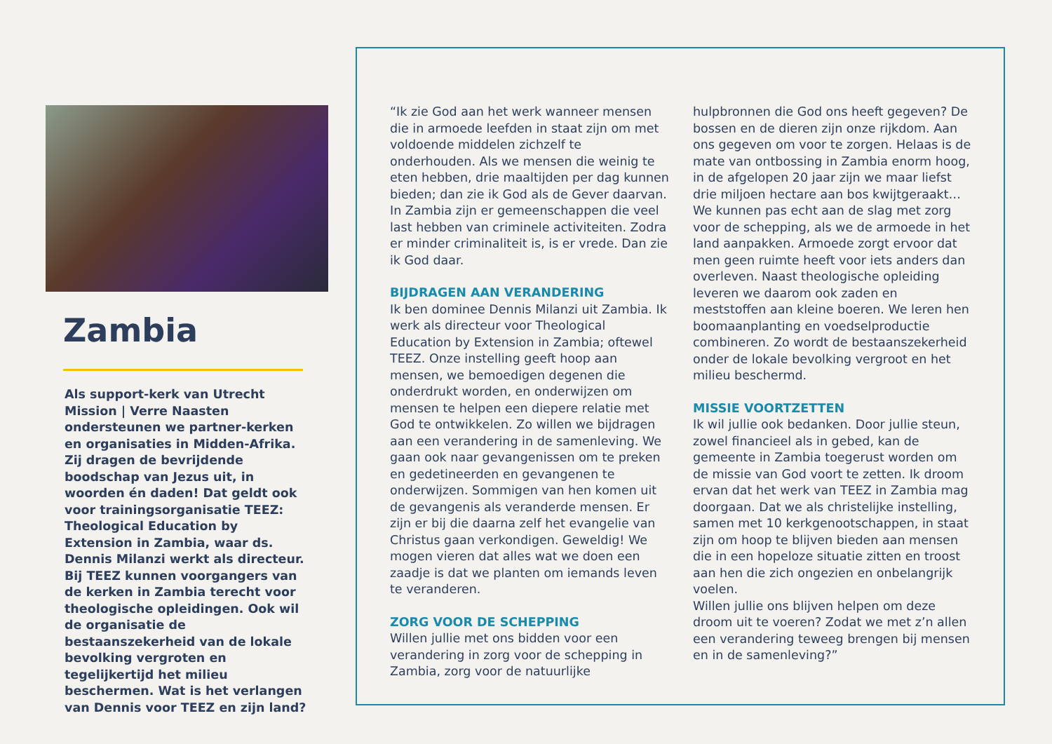Zambia
Als support-kerk van Utrecht Mission | Verre Naasten ondersteunen we partner-kerken en organisaties in Midden-Afrika. Zij dragen de bevrijdende boodschap van Jezus uit, in woorden én daden! Dat geldt ook voor trainingsorganisatie TEEZ: Theological Education by Extension in Zambia, waar ds. Dennis Milanzi werkt als directeur. Bij TEEZ kunnen voorgangers van de kerken in Zambia terecht voor theologische opleidingen. Ook wil de organisatie de bestaanszekerheid van de lokale bevolking vergroten en tegelijkertijd het milieu beschermen. Wat is het verlangen van Dennis voor TEEZ en zijn land?
“Ik zie God aan het werk wanneer mensen die in armoede leefden in staat zijn om met voldoende middelen zichzelf te onderhouden. Als we mensen die weinig te eten hebben, drie maaltijden per dag kunnen bieden; dan zie ik God als de Gever daarvan. In Zambia zijn er gemeenschappen die veel last hebben van criminele activiteiten. Zodra er minder criminaliteit is, is er vrede. Dan zie ik God daar.
BIJDRAGEN AAN VERANDERING
Ik ben dominee Dennis Milanzi uit Zambia. Ik werk als directeur voor Theological Education by Extension in Zambia; oftewel TEEZ. Onze instelling geeft hoop aan mensen, we bemoedigen degenen die onderdrukt worden, en onderwijzen om mensen te helpen een diepere relatie met God te ontwikkelen. Zo willen we bijdragen aan een verandering in de samenleving. We gaan ook naar gevangenissen om te preken en gedetineerden en gevangenen te onderwijzen. Sommigen van hen komen uit de gevangenis als veranderde mensen. Er zijn er bij die daarna zelf het evangelie van Christus gaan verkondigen. Geweldig! We mogen vieren dat alles wat we doen een zaadje is dat we planten om iemands leven te veranderen.
ZORG VOOR DE SCHEPPING
Willen jullie met ons bidden voor een verandering in zorg voor de schepping in Zambia, zorg voor de natuurlijke hulpbronnen die God ons heeft gegeven? De bossen en de dieren zijn onze rijkdom. Aan ons gegeven om voor te zorgen. Helaas is de mate van ontbossing in Zambia enorm hoog, in de afgelopen 20 jaar zijn we maar liefst drie miljoen hectare aan bos kwijtgeraakt… We kunnen pas echt aan de slag met zorg voor de schepping, als we de armoede in het land aanpakken. Armoede zorgt ervoor dat men geen ruimte heeft voor iets anders dan overleven. Naast theologische opleiding leveren we daarom ook zaden en meststoffen aan kleine boeren. We leren hen boomaanplanting en voedselproductie combineren. Zo wordt de bestaanszekerheid onder de lokale bevolking vergroot en het milieu beschermd.
MISSIE VOORTZETTEN
Ik wil jullie ook bedanken. Door jullie steun, zowel financieel als in gebed, kan de gemeente in Zambia toegerust worden om de missie van God voort te zetten. Ik droom ervan dat het werk van TEEZ in Zambia mag doorgaan. Dat we als christelijke instelling, samen met 10 kerkgenootschappen, in staat zijn om hoop te blijven bieden aan mensen die in een hopeloze situatie zitten en troost aan hen die zich ongezien en onbelangrijk voelen.
Willen jullie ons blijven helpen om deze droom uit te voeren? Zodat we met z’n allen een verandering teweeg brengen bij mensen en in de samenleving?”